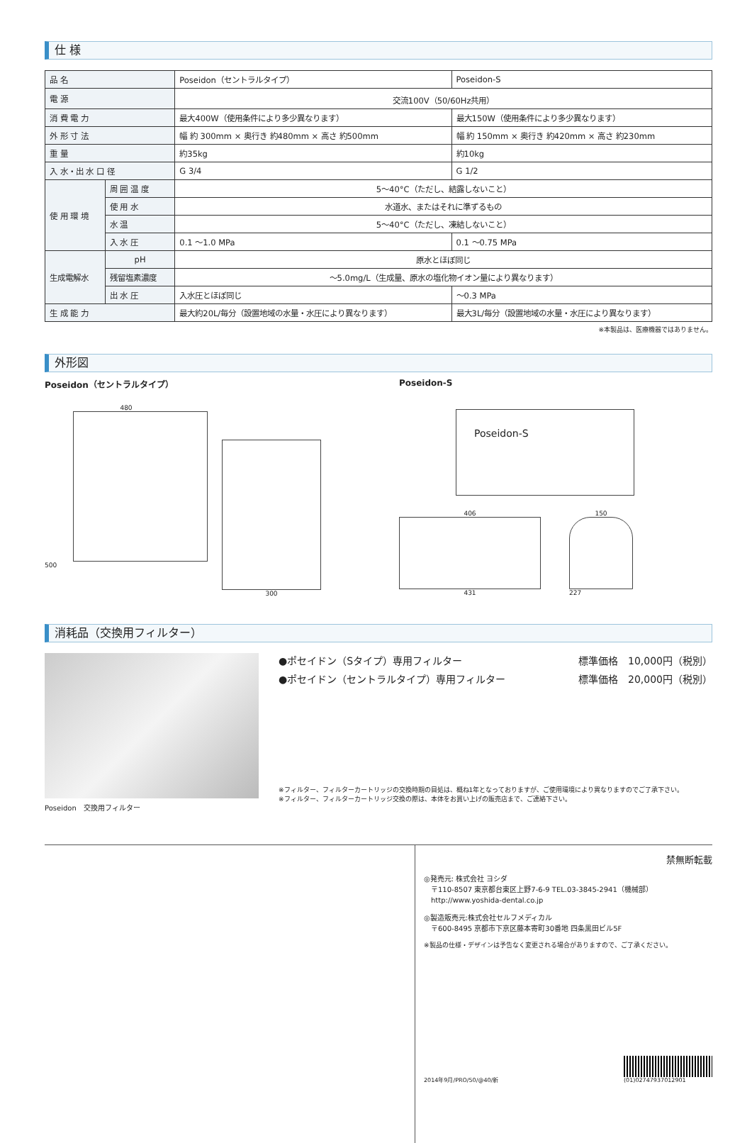仕 様
| 品 名 | | Poseidon（セントラルタイプ） | Poseidon-S |
| 電 源 | | 交流100V（50/60Hz共用） | |
| 消 費 電 力 | | 最大400W（使用条件により多少異なります） | 最大150W（使用条件により多少異なります） |
| 外 形 寸 法 | | 幅 約 300mm × 奥行き 約480mm × 高さ 約500mm | 幅 約 150mm × 奥行き 約420mm × 高さ 約230mm |
| 重 量 | | 約35kg | 約10kg |
| 入 水・出 水 口 径 | | G 3/4 | G 1/2 |
| 使 用 環 境 | 周 囲 温 度 | 5～40°C（ただし、結露しないこと） | |
| | 使 用 水 | 水道水、またはそれに準ずるもの | |
| | 水 温 | 5～40°C（ただし、凍結しないこと） | |
| | 入 水 圧 | 0.1 ～1.0 MPa | 0.1 ～0.75 MPa |
| 生成電解水 | pH | 原水とほぼ同じ | |
| | 残留塩素濃度 | ～5.0mg/L（生成量、原水の塩化物イオン量により異なります） | |
| | 出 水 圧 | 入水圧とほぼ同じ | ～0.3 MPa |
| 生 成 能 力 | | 最大約20L/毎分（設置地域の水量・水圧により異なります） | 最大3L/毎分（設置地域の水量・水圧により異なります） |
※本製品は、医療機器ではありません。
外形図
Poseidon（セントラルタイプ）
480
500
300
Poseidon-S
Poseidon-S
406
431
150
227
消耗品（交換用フィルター）
Poseidon　交換用フィルター
●ポセイドン（Sタイプ）専用フィルター 標準価格　10,000円（税別）
●ポセイドン（セントラルタイプ）専用フィルター 標準価格　20,000円（税別）
※フィルター、フィルターカートリッジの交換時期の目処は、概ね1年となっておりますが、ご使用環境により異なりますのでご了承下さい。
※フィルター、フィルターカートリッジ交換の際は、本体をお買い上げの販売店まで、ご連絡下さい。
禁無断転載
◎発売元: 株式会社 ヨシダ
　〒110-8507 東京都台東区上野7-6-9 TEL.03-3845-2941（機械部）
　http://www.yoshida-dental.co.jp
◎製造販売元:株式会社セルフメディカル
　〒600-8495 京都市下京区藤本寄町30番地 四条黒田ビル5F
※製品の仕様・デザインは予告なく変更される場合がありますので、ご了承ください。
2014年9月/PRO/50/@40/新
(01)02747937012901